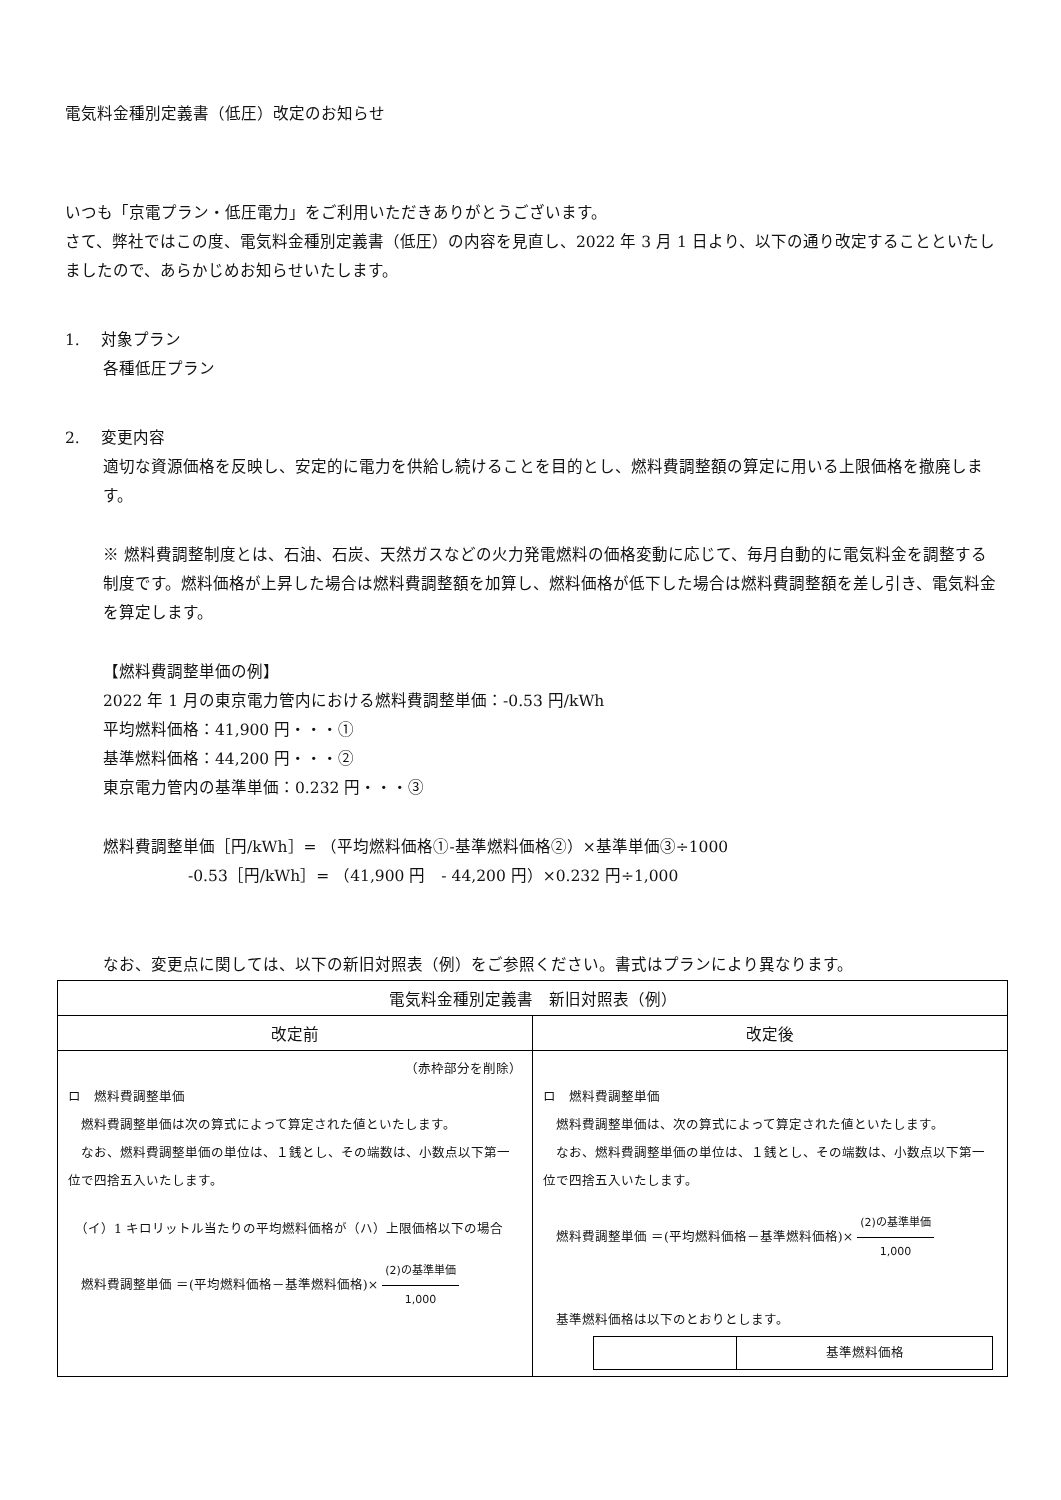電気料金種別定義書（低圧）改定のお知らせ
いつも「京電プラン・低圧電力」をご利用いただきありがとうございます。
さて、弊社ではこの度、電気料金種別定義書（低圧）の内容を見直し、2022 年 3 月 1 日より、以下の通り改定することといたしましたので、あらかじめお知らせいたします。
1.　 対象プラン
各種低圧プラン
2.　 変更内容
適切な資源価格を反映し、安定的に電力を供給し続けることを目的とし、燃料費調整額の算定に用いる上限価格を撤廃します。
※ 燃料費調整制度とは、石油、石炭、天然ガスなどの火力発電燃料の価格変動に応じて、毎月自動的に電気料金を調整する制度です。燃料価格が上昇した場合は燃料費調整額を加算し、燃料価格が低下した場合は燃料費調整額を差し引き、電気料金を算定します。
【燃料費調整単価の例】
2022 年 1 月の東京電力管内における燃料費調整単価：-0.53 円/kWh
平均燃料価格：41,900 円・・・①
基準燃料価格：44,200 円・・・②
東京電力管内の基準単価：0.232 円・・・③
燃料費調整単価［円/kWh］= （平均燃料価格①-基準燃料価格②）×基準単価③÷1000
-0.53［円/kWh］= （41,900 円　- 44,200 円）×0.232 円÷1,000
なお、変更点に関しては、以下の新旧対照表（例）をご参照ください。書式はプランにより異なります。
| 電気料金種別定義書 新旧対照表（例） | |
| --- | --- |
| 改定前 | 改定後 |
| （赤枠部分を削除） ロ 燃料費調整単価 燃料費調整単価は次の算式によって算定された値といたします。 なお、燃料費調整単価の単位は、１銭とし、その端数は、小数点以下第一位で四捨五入いたします。 （イ）1 キロリットル当たりの平均燃料価格が（ハ）上限価格以下の場合 燃料費調整単価 ＝(平均燃料価格－基準燃料価格)× (2)の基準単価 1,000 | ロ 燃料費調整単価 燃料費調整単価は、次の算式によって算定された値といたします。 なお、燃料費調整単価の単位は、１銭とし、その端数は、小数点以下第一位で四捨五入いたします。 燃料費調整単価 ＝(平均燃料価格－基準燃料価格)× (2)の基準単価 1,000 基準燃料価格は以下のとおりとします。 / / 基準燃料価格 / |